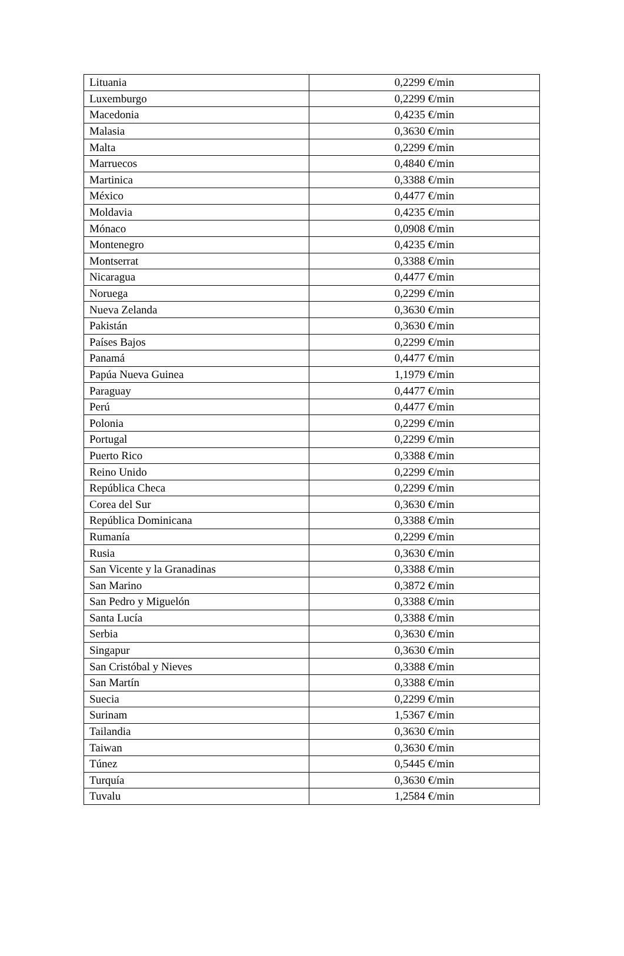| Lituania | 0,2299 €/min |
| Luxemburgo | 0,2299 €/min |
| Macedonia | 0,4235 €/min |
| Malasia | 0,3630 €/min |
| Malta | 0,2299 €/min |
| Marruecos | 0,4840 €/min |
| Martinica | 0,3388 €/min |
| México | 0,4477 €/min |
| Moldavia | 0,4235 €/min |
| Mónaco | 0,0908 €/min |
| Montenegro | 0,4235 €/min |
| Montserrat | 0,3388 €/min |
| Nicaragua | 0,4477 €/min |
| Noruega | 0,2299 €/min |
| Nueva Zelanda | 0,3630 €/min |
| Pakistán | 0,3630 €/min |
| Países Bajos | 0,2299 €/min |
| Panamá | 0,4477 €/min |
| Papúa Nueva Guinea | 1,1979 €/min |
| Paraguay | 0,4477 €/min |
| Perú | 0,4477 €/min |
| Polonia | 0,2299 €/min |
| Portugal | 0,2299 €/min |
| Puerto Rico | 0,3388 €/min |
| Reino Unido | 0,2299 €/min |
| República Checa | 0,2299 €/min |
| Corea del Sur | 0,3630 €/min |
| República Dominicana | 0,3388 €/min |
| Rumanía | 0,2299 €/min |
| Rusia | 0,3630 €/min |
| San Vicente y la Granadinas | 0,3388 €/min |
| San Marino | 0,3872 €/min |
| San Pedro y Miguelón | 0,3388 €/min |
| Santa Lucía | 0,3388 €/min |
| Serbia | 0,3630 €/min |
| Singapur | 0,3630 €/min |
| San Cristóbal y Nieves | 0,3388 €/min |
| San Martín | 0,3388 €/min |
| Suecia | 0,2299 €/min |
| Surinam | 1,5367 €/min |
| Tailandia | 0,3630 €/min |
| Taiwan | 0,3630 €/min |
| Túnez | 0,5445 €/min |
| Turquía | 0,3630 €/min |
| Tuvalu | 1,2584 €/min |